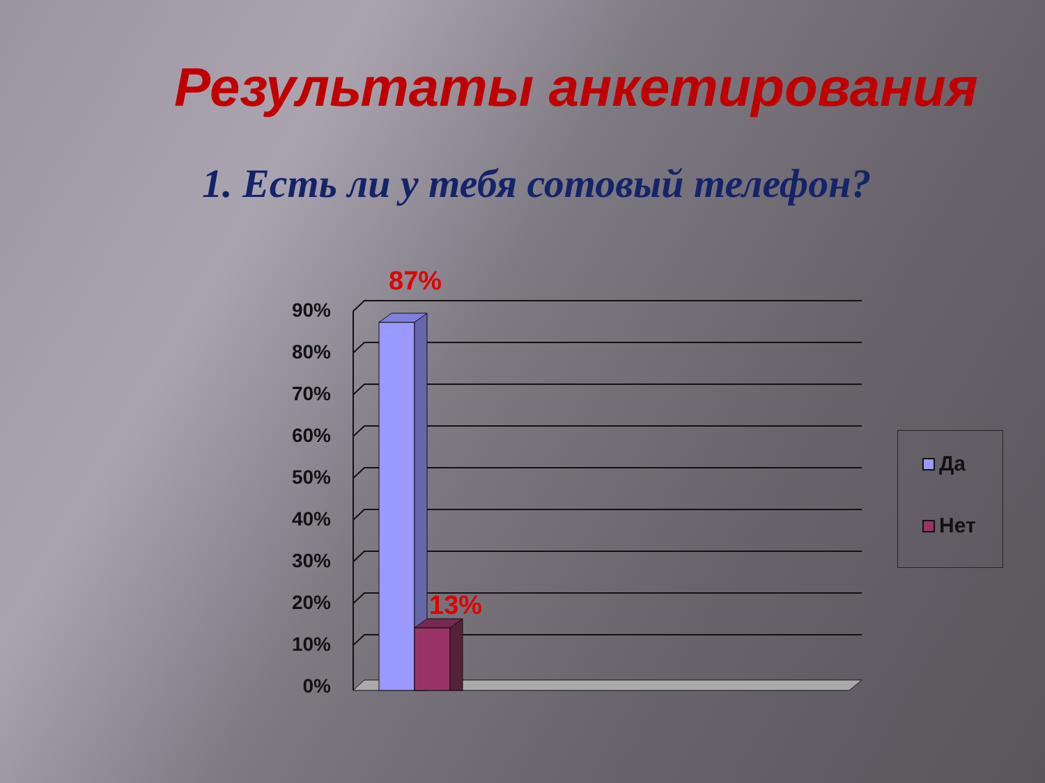Результаты анкетирования
1. Есть ли у тебя сотовый телефон?
90%
80%
70%
60%
50%
40%
30%
20%
10%
0%
87%
13%
Да
Нет